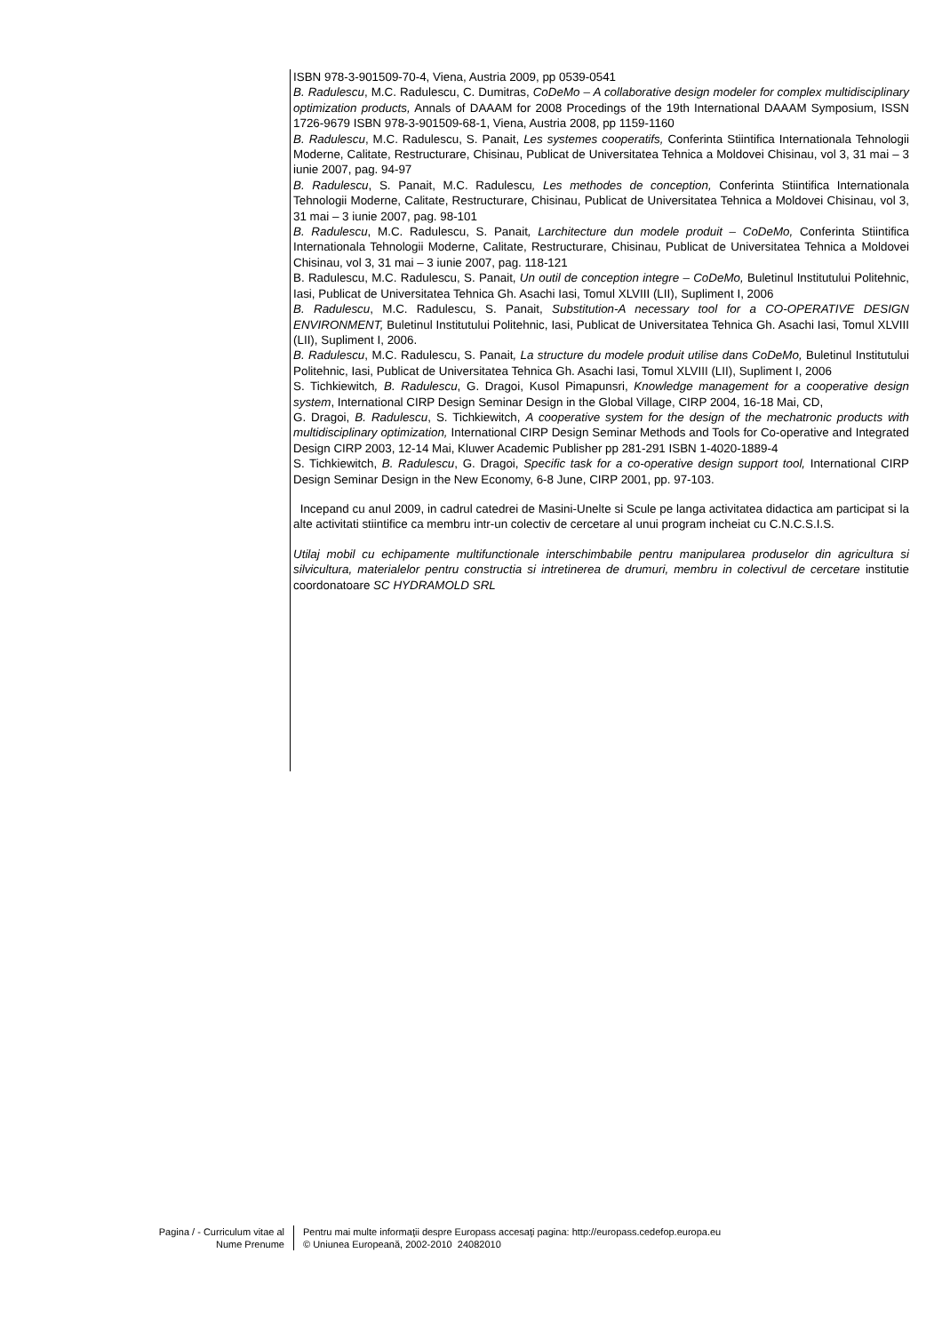ISBN 978-3-901509-70-4, Viena, Austria 2009, pp 0539-0541
B. Radulescu, M.C. Radulescu, C. Dumitras, CoDeMo – A collaborative design modeler for complex multidisciplinary optimization products, Annals of DAAAM for 2008 Procedings of the 19th International DAAAM Symposium, ISSN 1726-9679 ISBN 978-3-901509-68-1, Viena, Austria 2008, pp 1159-1160
B. Radulescu, M.C. Radulescu, S. Panait, Les systemes cooperatifs, Conferinta Stiintifica Internationala Tehnologii Moderne, Calitate, Restructurare, Chisinau, Publicat de Universitatea Tehnica a Moldovei Chisinau, vol 3, 31 mai – 3 iunie 2007, pag. 94-97
B. Radulescu, S. Panait, M.C. Radulescu, Les methodes de conception, Conferinta Stiintifica Internationala Tehnologii Moderne, Calitate, Restructurare, Chisinau, Publicat de Universitatea Tehnica a Moldovei Chisinau, vol 3, 31 mai – 3 iunie 2007, pag. 98-101
B. Radulescu, M.C. Radulescu, S. Panait, Larchitecture dun modele produit – CoDeMo, Conferinta Stiintifica Internationala Tehnologii Moderne, Calitate, Restructurare, Chisinau, Publicat de Universitatea Tehnica a Moldovei Chisinau, vol 3, 31 mai – 3 iunie 2007, pag. 118-121
B. Radulescu, M.C. Radulescu, S. Panait, Un outil de conception integre – CoDeMo, Buletinul Institutului Politehnic, Iasi, Publicat de Universitatea Tehnica Gh. Asachi Iasi, Tomul XLVIII (LII), Supliment I, 2006
B. Radulescu, M.C. Radulescu, S. Panait, Substitution-A necessary tool for a CO-OPERATIVE DESIGN ENVIRONMENT, Buletinul Institutului Politehnic, Iasi, Publicat de Universitatea Tehnica Gh. Asachi Iasi, Tomul XLVIII (LII), Supliment I, 2006.
B. Radulescu, M.C. Radulescu, S. Panait, La structure du modele produit utilise dans CoDeMo, Buletinul Institutului Politehnic, Iasi, Publicat de Universitatea Tehnica Gh. Asachi Iasi, Tomul XLVIII (LII), Supliment I, 2006
S. Tichkiewitch, B. Radulescu, G. Dragoi, Kusol Pimapunsri, Knowledge management for a cooperative design system, International CIRP Design Seminar Design in the Global Village, CIRP 2004, 16-18 Mai, CD,
G. Dragoi, B. Radulescu, S. Tichkiewitch, A cooperative system for the design of the mechatronic products with multidisciplinary optimization, International CIRP Design Seminar Methods and Tools for Co-operative and Integrated Design CIRP 2003, 12-14 Mai, Kluwer Academic Publisher pp 281-291 ISBN 1-4020-1889-4
S. Tichkiewitch, B. Radulescu, G. Dragoi, Specific task for a co-operative design support tool, International CIRP Design Seminar Design in the New Economy, 6-8 June, CIRP 2001, pp. 97-103.
Incepand cu anul 2009, in cadrul catedrei de Masini-Unelte si Scule pe langa activitatea didactica am participat si la alte activitati stiintifice ca membru intr-un colectiv de cercetare al unui program incheiat cu C.N.C.S.I.S.
Utilaj mobil cu echipamente multifunctionale interschimbabile pentru manipularea produselor din agricultura si silvicultura, materialelor pentru constructia si intretinerea de drumuri, membru in colectivul de cercetare institutie coordonatoare SC HYDRAMOLD SRL
Pagina / - Curriculum vitae al
Nume Prenume
Pentru mai multe informaţii despre Europass accesaţi pagina: http://europass.cedefop.europa.eu
© Uniunea Europeană, 2002-2010 24082010